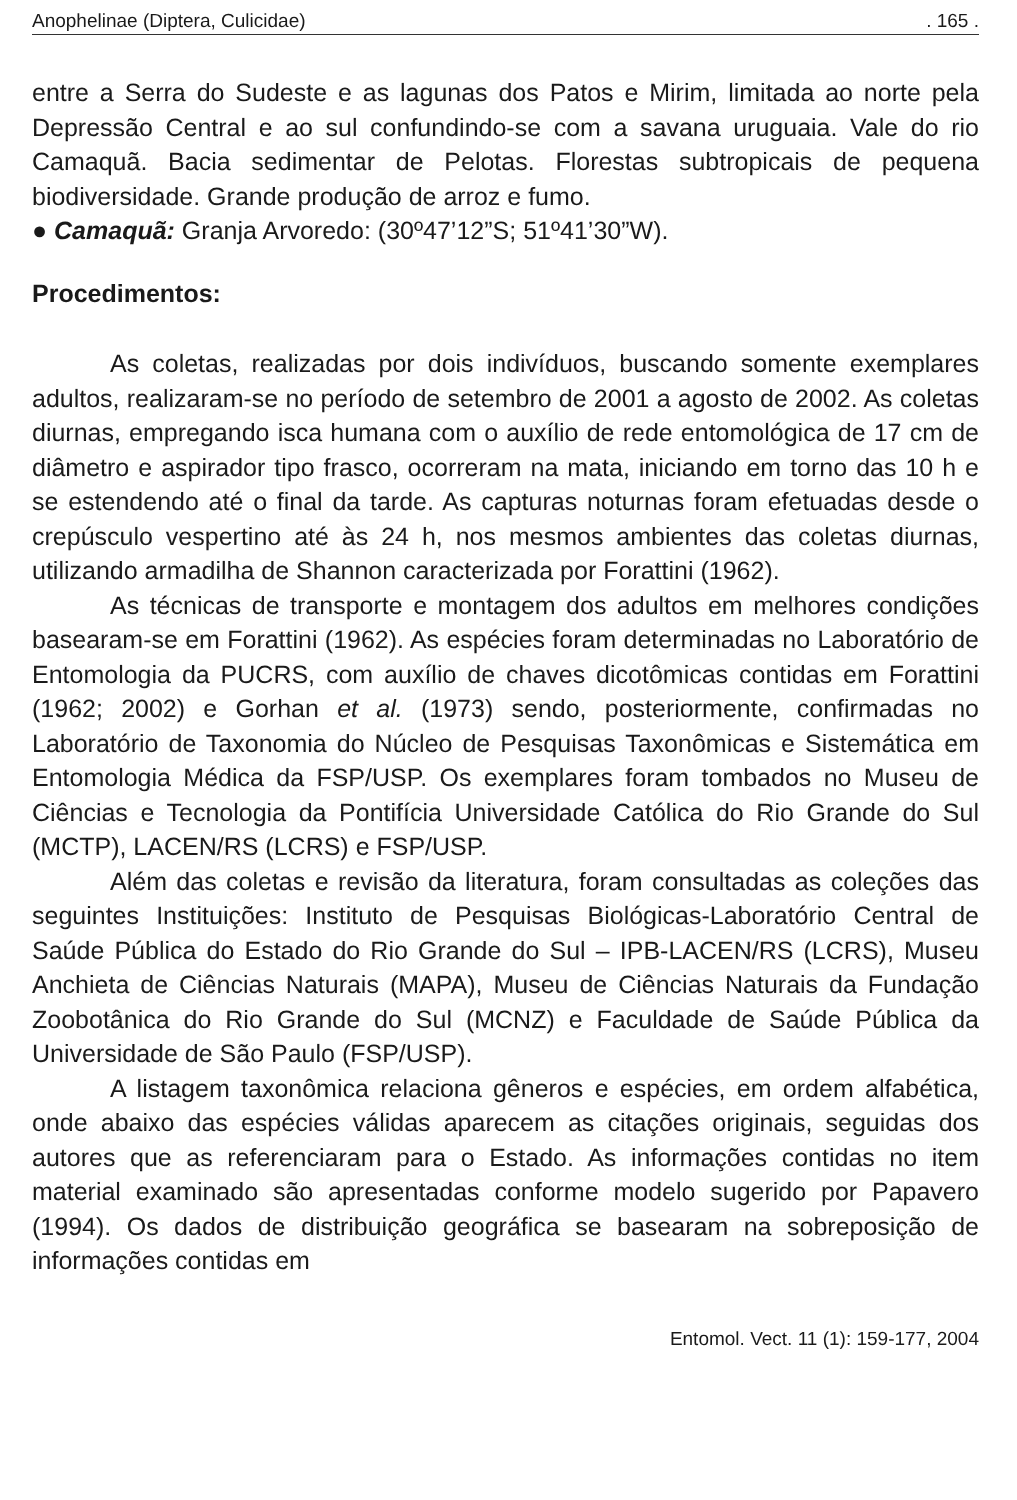Anophelinae (Diptera, Culicidae). 165 .
entre a Serra do Sudeste e as lagunas dos Patos e Mirim, limitada ao norte pela Depressão Central e ao sul confundindo-se com a savana uruguaia. Vale do rio Camaquã. Bacia sedimentar de Pelotas. Florestas subtropicais de pequena biodiversidade. Grande produção de arroz e fumo.
● Camaquã: Granja Arvoredo: (30º47’12”S; 51º41’30”W).
Procedimentos:
As coletas, realizadas por dois indivíduos, buscando somente exemplares adultos, realizaram-se no período de setembro de 2001 a agosto de 2002. As coletas diurnas, empregando isca humana com o auxílio de rede entomológica de 17 cm de diâmetro e aspirador tipo frasco, ocorreram na mata, iniciando em torno das 10 h e se estendendo até o final da tarde. As capturas noturnas foram efetuadas desde o crepúsculo vespertino até às 24 h, nos mesmos ambientes das coletas diurnas, utilizando armadilha de Shannon caracterizada por Forattini (1962).
As técnicas de transporte e montagem dos adultos em melhores condições basearam-se em Forattini (1962). As espécies foram determinadas no Laboratório de Entomologia da PUCRS, com auxílio de chaves dicotômicas contidas em Forattini (1962; 2002) e Gorhan et al. (1973) sendo, posteriormente, confirmadas no Laboratório de Taxonomia do Núcleo de Pesquisas Taxonômicas e Sistemática em Entomologia Médica da FSP/USP. Os exemplares foram tombados no Museu de Ciências e Tecnologia da Pontifícia Universidade Católica do Rio Grande do Sul (MCTP), LACEN/RS (LCRS) e FSP/USP.
Além das coletas e revisão da literatura, foram consultadas as coleções das seguintes Instituições: Instituto de Pesquisas Biológicas-Laboratório Central de Saúde Pública do Estado do Rio Grande do Sul – IPB-LACEN/RS (LCRS), Museu Anchieta de Ciências Naturais (MAPA), Museu de Ciências Naturais da Fundação Zoobotânica do Rio Grande do Sul (MCNZ) e Faculdade de Saúde Pública da Universidade de São Paulo (FSP/USP).
A listagem taxonômica relaciona gêneros e espécies, em ordem alfabética, onde abaixo das espécies válidas aparecem as citações originais, seguidas dos autores que as referenciaram para o Estado. As informações contidas no item material examinado são apresentadas conforme modelo sugerido por Papavero (1994). Os dados de distribuição geográfica se basearam na sobreposição de informações contidas em
Entomol. Vect. 11 (1): 159-177, 2004